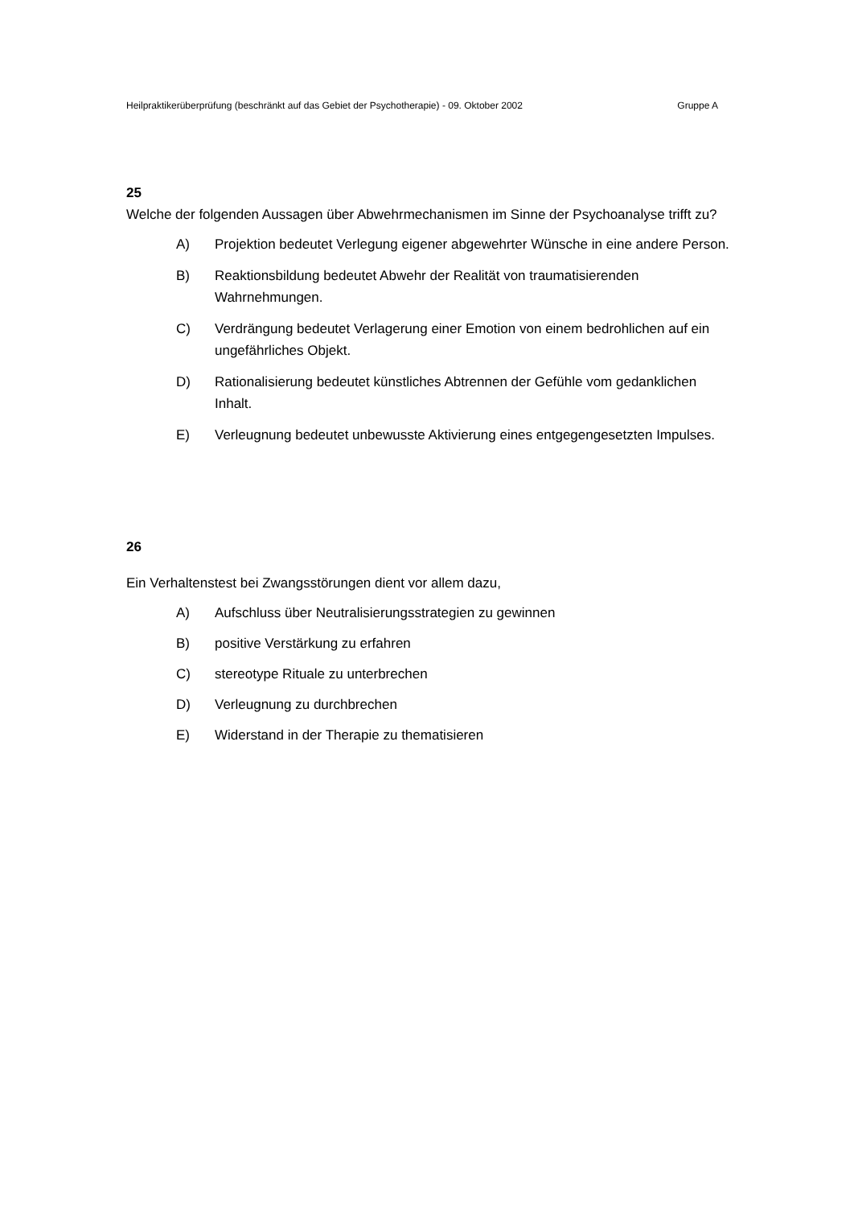Heilpraktikerüberprüfung (beschränkt auf das Gebiet der Psychotherapie) - 09. Oktober 2002 Gruppe A
25
Welche der folgenden Aussagen über Abwehrmechanismen im Sinne der Psychoanalyse trifft zu?
A) Projektion bedeutet Verlegung eigener abgewehrter Wünsche in eine andere Person.
B) Reaktionsbildung bedeutet Abwehr der Realität von traumatisierenden Wahrnehmungen.
C) Verdrängung bedeutet Verlagerung einer Emotion von einem bedrohlichen auf ein ungefährliches Objekt.
D) Rationalisierung bedeutet künstliches Abtrennen der Gefühle vom gedanklichen Inhalt.
E) Verleugnung bedeutet unbewusste Aktivierung eines entgegengesetzten Impulses.
26
Ein Verhaltenstest bei Zwangsstörungen dient vor allem dazu,
A) Aufschluss über Neutralisierungsstrategien zu gewinnen
B) positive Verstärkung zu erfahren
C) stereotype Rituale zu unterbrechen
D) Verleugnung zu durchbrechen
E) Widerstand in der Therapie zu thematisieren